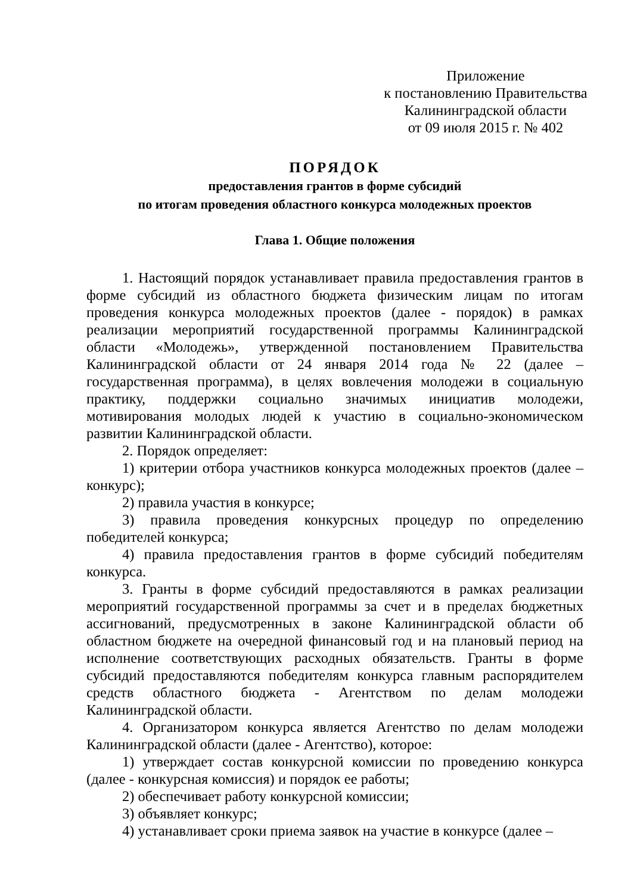Приложение
к постановлению Правительства
Калининградской области
от 09 июля 2015 г. № 402
ПОРЯДОК
предоставления грантов в форме субсидий
по итогам проведения областного конкурса молодежных проектов
Глава 1. Общие положения
1. Настоящий порядок устанавливает правила предоставления грантов в форме субсидий из областного бюджета физическим лицам по итогам проведения конкурса молодежных проектов (далее - порядок) в рамках реализации мероприятий государственной программы Калининградской области «Молодежь», утвержденной постановлением Правительства Калининградской области от 24 января 2014 года № 22 (далее – государственная программа), в целях вовлечения молодежи в социальную практику, поддержки социально значимых инициатив молодежи, мотивирования молодых людей к участию в социально-экономическом развитии Калининградской области.
2. Порядок определяет:
1) критерии отбора участников конкурса молодежных проектов (далее – конкурс);
2) правила участия в конкурсе;
3) правила проведения конкурсных процедур по определению победителей конкурса;
4) правила предоставления грантов в форме субсидий победителям конкурса.
3. Гранты в форме субсидий предоставляются в рамках реализации мероприятий государственной программы за счет и в пределах бюджетных ассигнований, предусмотренных в законе Калининградской области об областном бюджете на очередной финансовый год и на плановый период на исполнение соответствующих расходных обязательств. Гранты в форме субсидий предоставляются победителям конкурса главным распорядителем средств областного бюджета - Агентством по делам молодежи Калининградской области.
4. Организатором конкурса является Агентство по делам молодежи Калининградской области (далее - Агентство), которое:
1) утверждает состав конкурсной комиссии по проведению конкурса (далее - конкурсная комиссия) и порядок ее работы;
2) обеспечивает работу конкурсной комиссии;
3) объявляет конкурс;
4) устанавливает сроки приема заявок на участие в конкурсе (далее –